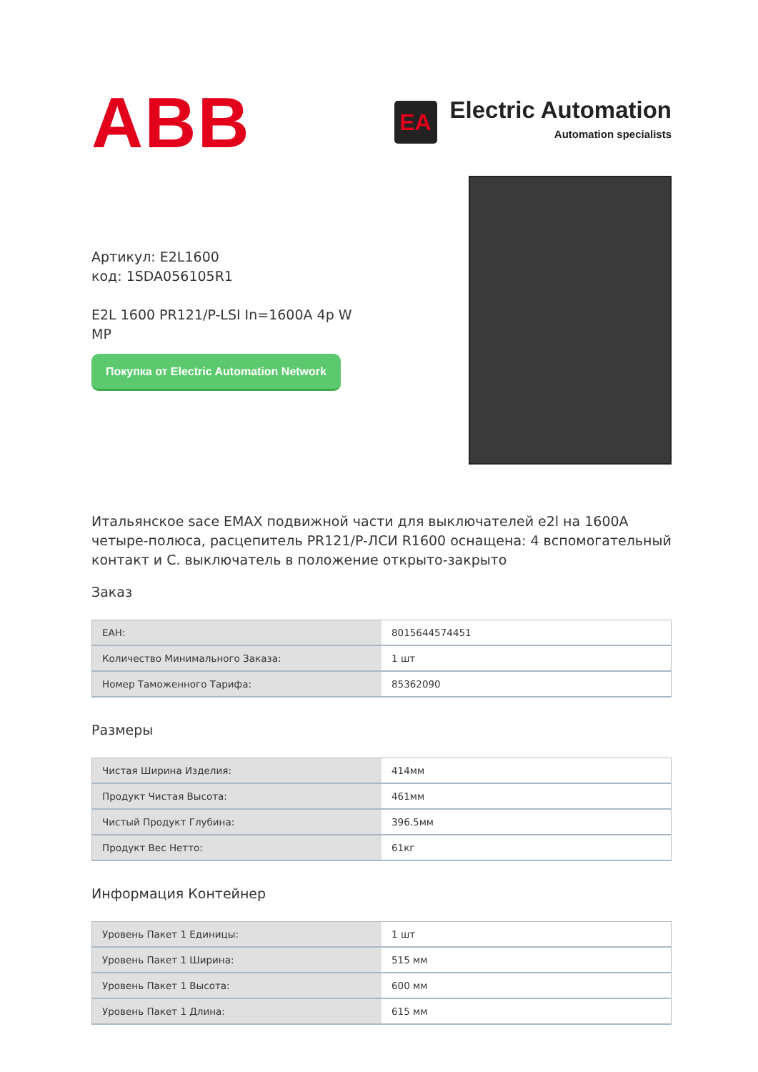ABB
EA
Electric Automation
Automation specialists
Артикул: E2L1600
код: 1SDA056105R1
E2L 1600 PR121/P-LSI In=1600A 4p W MP
Покупка от Electric Automation Network
Итальянское sace EMAX подвижной части для выключателей e2l на 1600A четыре-полюса, расцепитель PR121/P-ЛСИ R1600 оснащена: 4 вспомогательный контакт и С. выключатель в положение открыто-закрыто
Заказ
| EAH: | 8015644574451 |
| Количество Минимального Заказа: | 1 шт |
| Номер Таможенного Тарифа: | 85362090 |
Размеры
| Чистая Ширина Изделия: | 414мм |
| Продукт Чистая Высота: | 461мм |
| Чистый Продукт Глубина: | 396.5мм |
| Продукт Вес Нетто: | 61кг |
Информация Контейнер
| Уровень Пакет 1 Единицы: | 1 шт |
| Уровень Пакет 1 Ширина: | 515 мм |
| Уровень Пакет 1 Высота: | 600 мм |
| Уровень Пакет 1 Длина: | 615 мм |